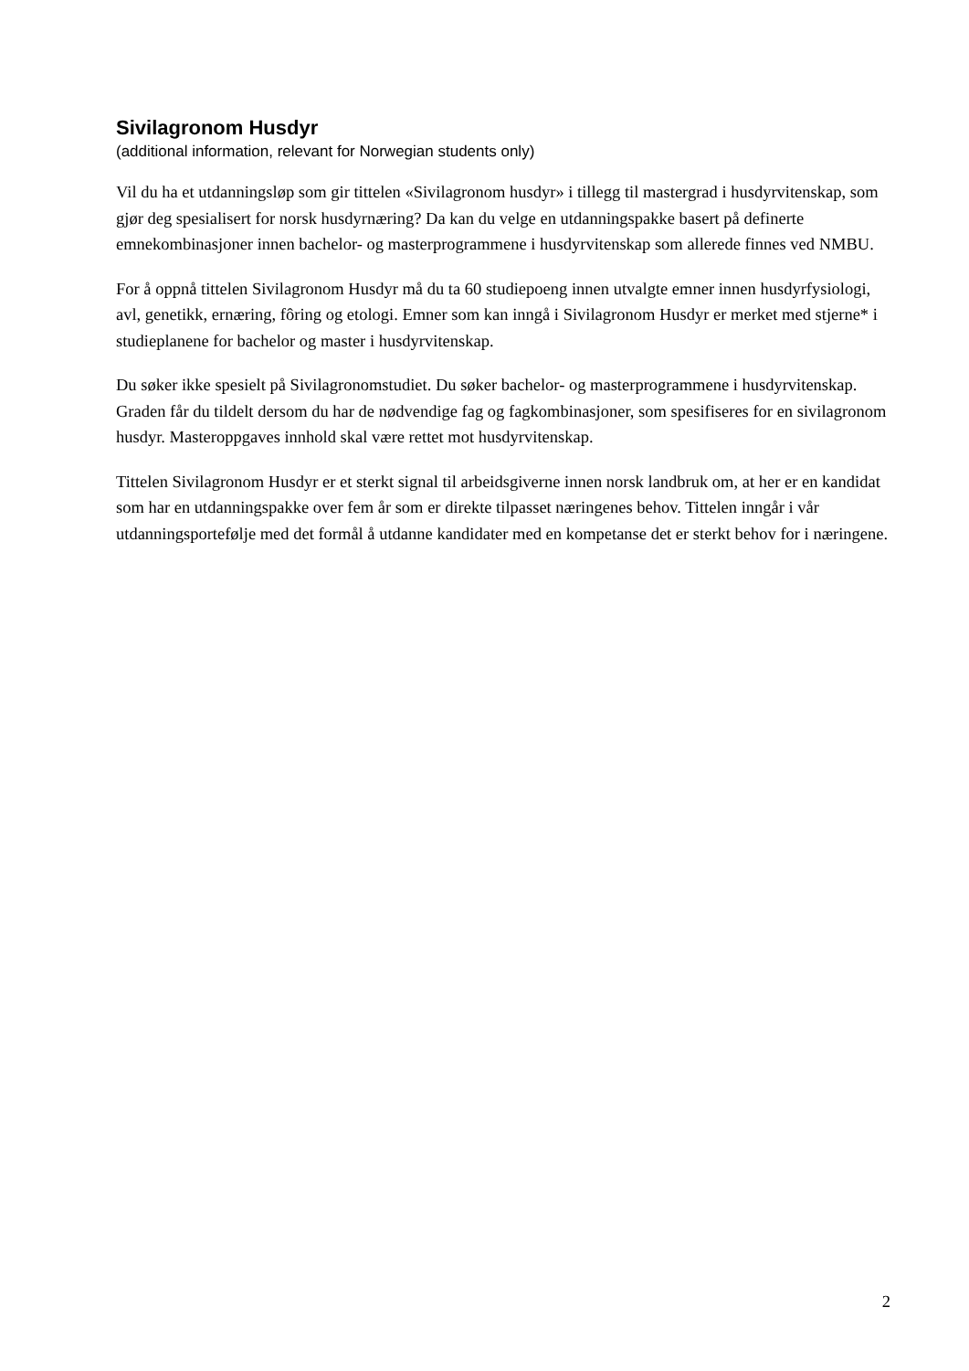Sivilagronom Husdyr
(additional information, relevant for Norwegian students only)
Vil du ha et utdanningsløp som gir tittelen «Sivilagronom husdyr» i tillegg til mastergrad i husdyrvitenskap, som gjør deg spesialisert for norsk husdyrnæring? Da kan du velge en utdanningspakke basert på definerte emnekombinasjoner innen bachelor- og masterprogrammene i husdyrvitenskap som allerede finnes ved NMBU.
For å oppnå tittelen Sivilagronom Husdyr må du ta 60 studiepoeng innen utvalgte emner innen husdyrfysiologi, avl, genetikk, ernæring, fôring og etologi. Emner som kan inngå i Sivilagronom Husdyr er merket med stjerne* i studieplanene for bachelor og master i husdyrvitenskap.
Du søker ikke spesielt på Sivilagronomstudiet. Du søker bachelor- og masterprogrammene i husdyrvitenskap. Graden får du tildelt dersom du har de nødvendige fag og fagkombinasjoner, som spesifiseres for en sivilagronom husdyr. Masteroppgaves innhold skal være rettet mot husdyrvitenskap.
Tittelen Sivilagronom Husdyr er et sterkt signal til arbeidsgiverne innen norsk landbruk om, at her er en kandidat som har en utdanningspakke over fem år som er direkte tilpasset næringenes behov. Tittelen inngår i vår utdanningsportefølje med det formål å utdanne kandidater med en kompetanse det er sterkt behov for i næringene.
2